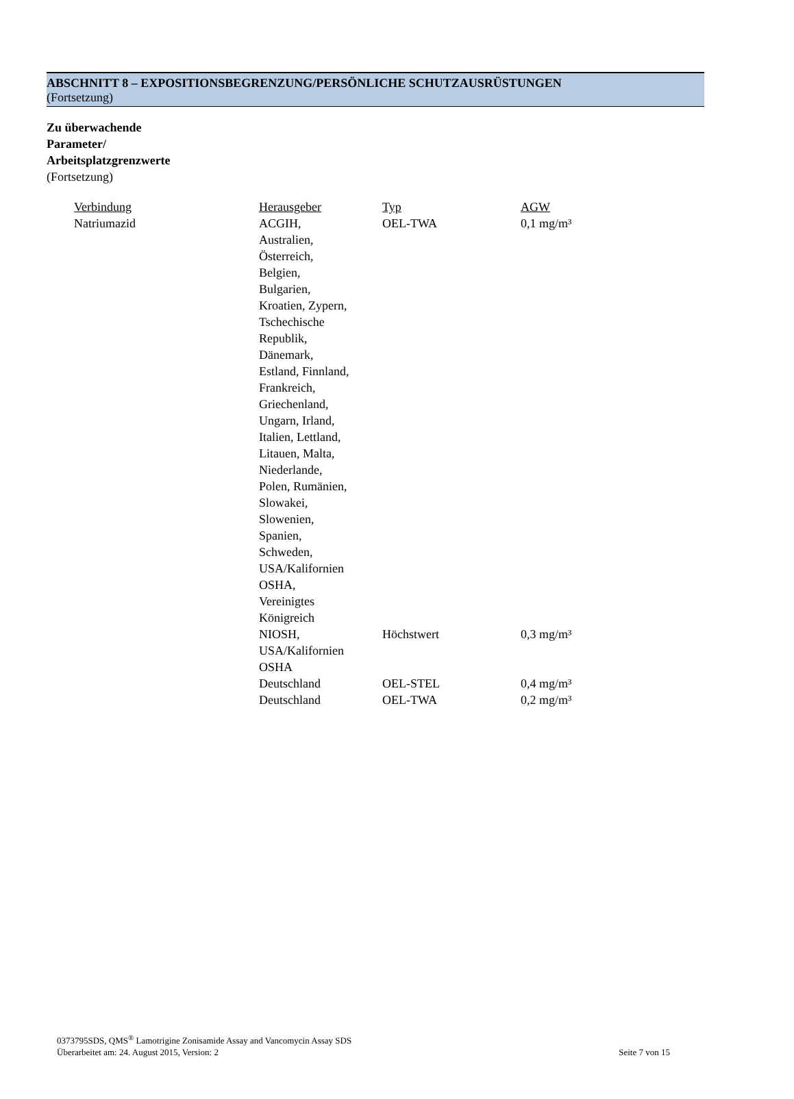ABSCHNITT 8 – EXPOSITIONSBEGRENZUNG/PERSÖNLICHE SCHUTZAUSRÜSTUNGEN
(Fortsetzung)
Zu überwachende
Parameter/
Arbeitsplatzgrenzwerte
(Fortsetzung)
| Verbindung | Herausgeber | Typ | AGW |
| --- | --- | --- | --- |
| Natriumazid | ACGIH, Australien, Österreich, Belgien, Bulgarien, Kroatien, Zypern, Tschechische Republik, Dänemark, Estland, Finnland, Frankreich, Griechenland, Ungarn, Irland, Italien, Lettland, Litauen, Malta, Niederlande, Polen, Rumänien, Slowakei, Slowenien, Spanien, Schweden, USA/Kalifornien OSHA, Vereinigtes Königreich | OEL-TWA | 0,1 mg/m³ |
| | NIOSH, USA/Kalifornien OSHA | Höchstwert | 0,3 mg/m³ |
| | Deutschland | OEL-STEL | 0,4 mg/m³ |
| | Deutschland | OEL-TWA | 0,2 mg/m³ |
0373795SDS, QMS<sup>®</sup> Lamotrigine Zonisamide Assay and Vancomycin Assay SDS
Seite 7 von 15 Überarbeitet am: 24. August 2015, Version: 2